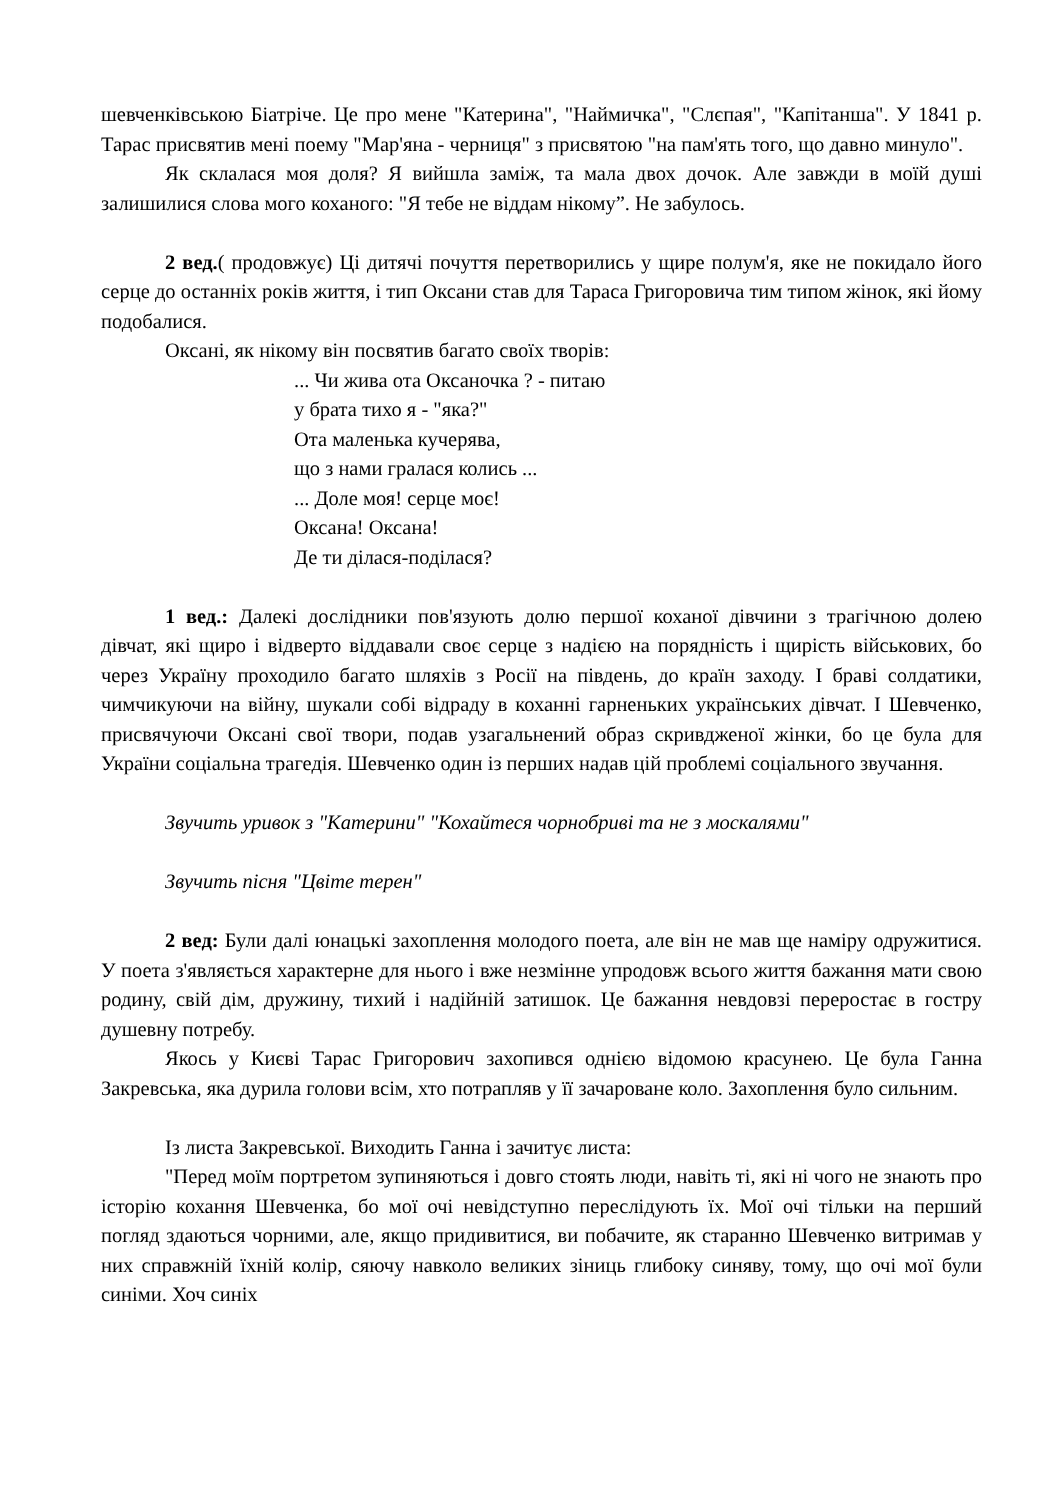шевченківською Біатріче. Це про мене "Катерина", "Наймичка", "Слєпая", "Капітанша". У 1841 р. Тарас присвятив мені поему "Мар'яна - черниця" з присвятою "на пам'ять того, що давно минуло".
Як склалася моя доля? Я вийшла заміж, та мала двох дочок. Але завжди в моїй душі залишилися слова мого коханого: "Я тебе не віддам нікому”. Не забулось.
2 вед.( продовжує) Ці дитячі почуття перетворились у щире полум'я, яке не покидало його серце до останніх років життя, і тип Оксани став для Тараса Григоровича тим типом жінок, які йому подобалися.
Оксані, як нікому він посвятив багато своїх творів:
... Чи жива ота Оксаночка ? - питаю
у брата тихо я - "яка?"
Ота маленька кучерява,
що з нами гралася колись ...
... Доле моя! серце моє!
Оксана! Оксана!
Де ти ділася-поділася?
1 вед.: Далекі дослідники пов'язують долю першої коханої дівчини з трагічною долею дівчат, які щиро і відверто віддавали своє серце з надією на порядність і щирість військових, бо через Україну проходило багато шляхів з Росії на південь, до країн заходу. І браві солдатики, чимчикуючи на війну, шукали собі відраду в коханні гарненьких українських дівчат. І Шевченко, присвячуючи Оксані свої твори, подав узагальнений образ скривдженої жінки, бо це була для України соціальна трагедія. Шевченко один із перших надав цій проблемі соціального звучання.
Звучить уривок з "Катерини" "Кохайтеся чорнобриві та не з москалями"
Звучить пісня "Цвіте терен"
2 вед: Були далі юнацькі захоплення молодого поета, але він не мав ще наміру одружитися. У поета з'являється характерне для нього і вже незмінне упродовж всього життя бажання мати свою родину, свій дім, дружину, тихий і надійній затишок. Це бажання невдовзі переростає в гостру душевну потребу.
Якось у Києві Тарас Григорович захопився однією відомою красунею. Це була Ганна Закревська, яка дурила голови всім, хто потрапляв у її зачароване коло. Захоплення було сильним.
Із листа Закревської. Виходить Ганна і зачитує листа:
"Перед моїм портретом зупиняються і довго стоять люди, навіть ті, які ні чого не знають про історію кохання Шевченка, бо мої очі невідступно переслідують їх. Мої очі тільки на перший погляд здаються чорними, але, якщо придивитися, ви побачите, як старанно Шевченко витримав у них справжній їхній колір, сяючу навколо великих зіниць глибоку синяву, тому, що очі мої були синіми. Хоч синіх